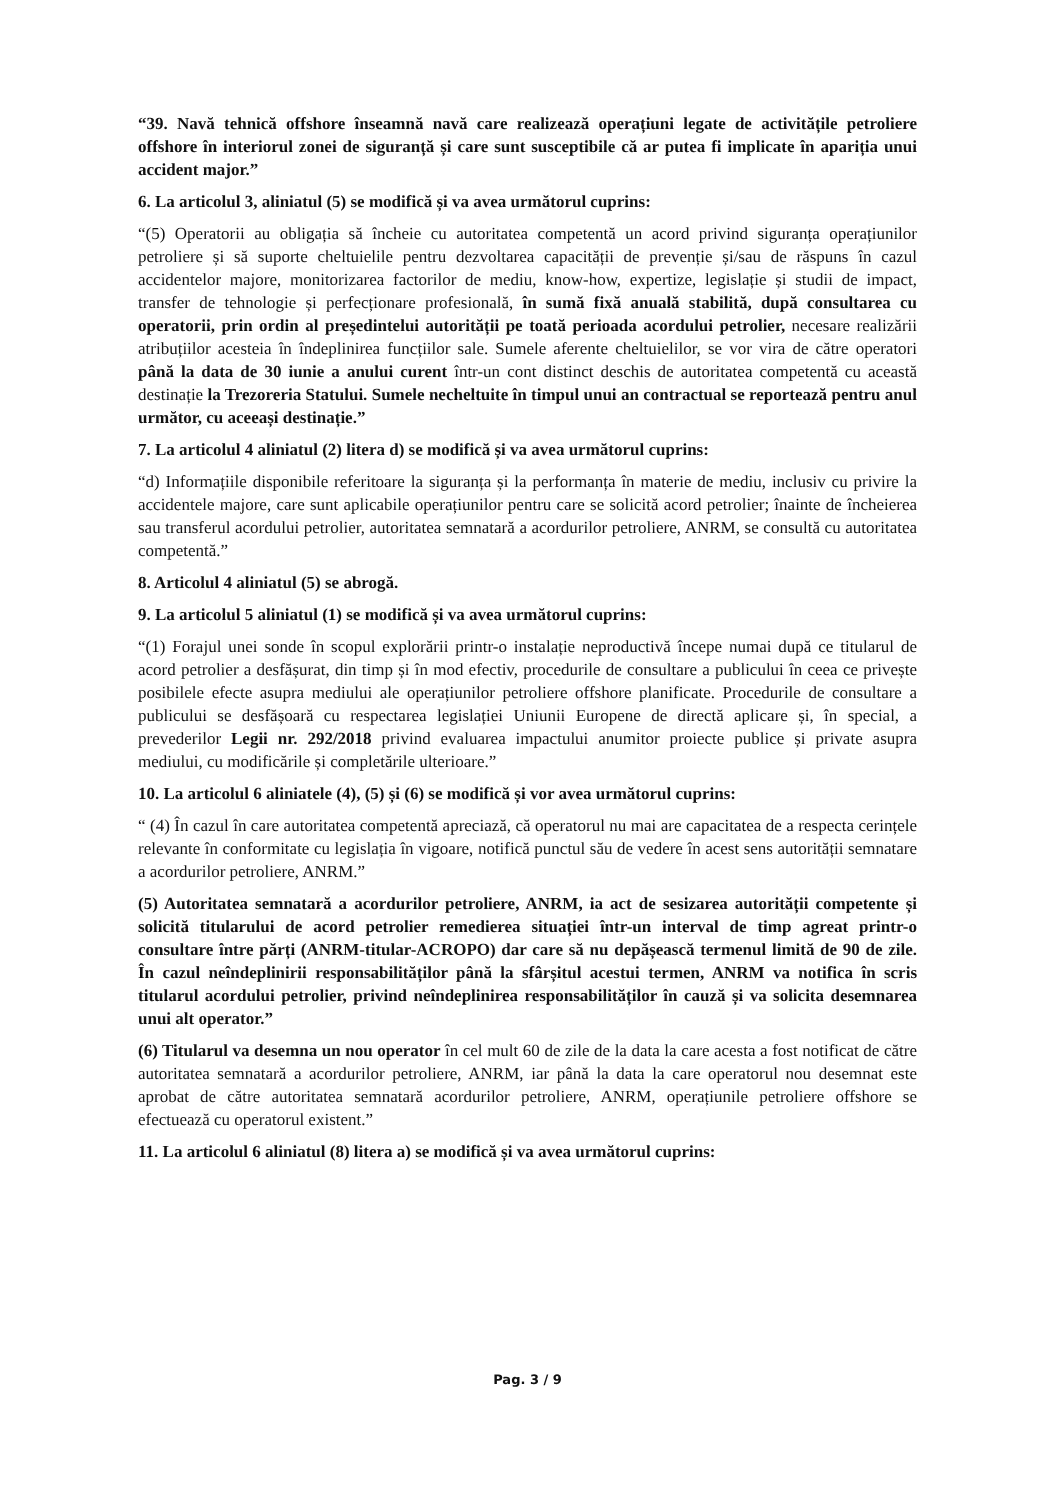“39. Navă tehnică offshore înseamnă navă care realizează operațiuni legate de activitățile petroliere offshore în interiorul zonei de siguranță și care sunt susceptibile că ar putea fi implicate în apariția unui accident major.”
6. La articolul 3, aliniatul (5) se modifică și va avea următorul cuprins:
“(5) Operatorii au obligația să încheie cu autoritatea competentă un acord privind siguranța operațiunilor petroliere și să suporte cheltuielile pentru dezvoltarea capacității de prevenție și/sau de răspuns în cazul accidentelor majore, monitorizarea factorilor de mediu, know-how, expertize, legislație și studii de impact, transfer de tehnologie și perfecționare profesională, în sumă fixă anuală stabilită, după consultarea cu operatorii, prin ordin al președintelui autorității pe toată perioada acordului petrolier, necesare realizării atribuțiilor acesteia în îndeplinirea funcțiilor sale. Sumele aferente cheltuielilor, se vor vira de către operatori până la data de 30 iunie a anului curent într-un cont distinct deschis de autoritatea competentă cu această destinație la Trezoreria Statului. Sumele necheltuite în timpul unui an contractual se reportează pentru anul următor, cu aceeași destinație.”
7. La articolul 4 aliniatul (2) litera d) se modifică și va avea următorul cuprins:
“d) Informațiile disponibile referitoare la siguranța și la performanța în materie de mediu, inclusiv cu privire la accidentele majore, care sunt aplicabile operațiunilor pentru care se solicită acord petrolier; înainte de încheierea sau transferul acordului petrolier, autoritatea semnatară a acordurilor petroliere, ANRM, se consultă cu autoritatea competentă.”
8. Articolul 4 aliniatul (5) se abrogă.
9. La articolul 5 aliniatul (1) se modifică și va avea următorul cuprins:
“(1) Forajul unei sonde în scopul explorării printr-o instalație neproductivă începe numai după ce titularul de acord petrolier a desfășurat, din timp și în mod efectiv, procedurile de consultare a publicului în ceea ce privește posibilele efecte asupra mediului ale operațiunilor petroliere offshore planificate. Procedurile de consultare a publicului se desfășoară cu respectarea legislației Uniunii Europene de directă aplicare și, în special, a prevederilor Legii nr. 292/2018 privind evaluarea impactului anumitor proiecte publice și private asupra mediului, cu modificările și completările ulterioare.”
10. La articolul 6 aliniatele (4), (5) și (6) se modifică și vor avea următorul cuprins:
“ (4) În cazul în care autoritatea competentă apreciază, că operatorul nu mai are capacitatea de a respecta cerințele relevante în conformitate cu legislația în vigoare, notifică punctul său de vedere în acest sens autorității semnatare a acordurilor petroliere, ANRM.”
(5) Autoritatea semnatară a acordurilor petroliere, ANRM, ia act de sesizarea autorității competente și solicită titularului de acord petrolier remedierea situației într-un interval de timp agreat printr-o consultare între părți (ANRM-titular-ACROPO) dar care să nu depășească termenul limită de 90 de zile. În cazul neîndeplinirii responsabilităților până la sfârșitul acestui termen, ANRM va notifica în scris titularul acordului petrolier, privind neîndeplinirea responsabilităților în cauză și va solicita desemnarea unui alt operator.”
(6) Titularul va desemna un nou operator în cel mult 60 de zile de la data la care acesta a fost notificat de către autoritatea semnatară a acordurilor petroliere, ANRM, iar până la data la care operatorul nou desemnat este aprobat de către autoritatea semnatară acordurilor petroliere, ANRM, operațiunile petroliere offshore se efectuează cu operatorul existent.”
11. La articolul 6 aliniatul (8) litera a) se modifică și va avea următorul cuprins:
Pag. 3 / 9